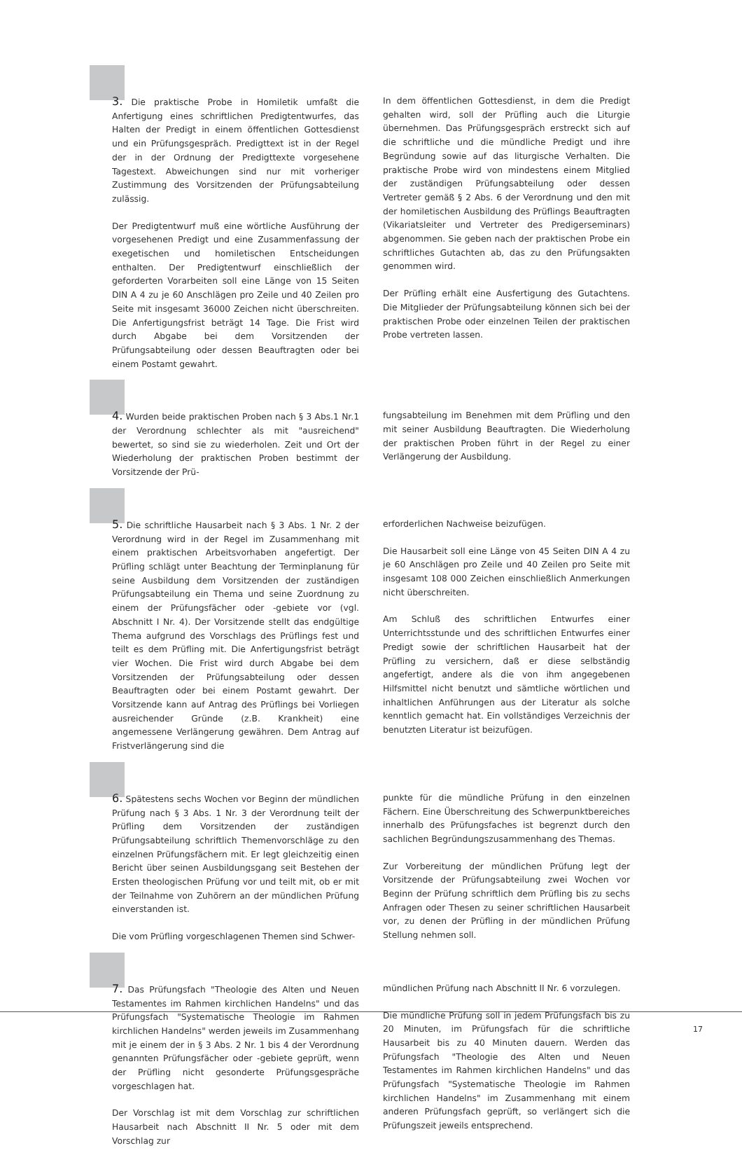3. Die praktische Probe in Homiletik umfaßt die Anfertigung eines schriftlichen Predigtentwurfes, das Halten der Predigt in einem öffentlichen Gottesdienst und ein Prüfungsgespräch. Predigttext ist in der Regel der in der Ordnung der Predigttexte vorgesehene Tagestext. Abweichungen sind nur mit vorheriger Zustimmung des Vorsitzenden der Prüfungsabteilung zulässig.
Der Predigtentwurf muß eine wörtliche Ausführung der vorgesehenen Predigt und eine Zusammenfassung der exegetischen und homiletischen Entscheidungen enthalten. Der Predigtentwurf einschließlich der geforderten Vorarbeiten soll eine Länge von 15 Seiten DIN A 4 zu je 60 Anschlägen pro Zeile und 40 Zeilen pro Seite mit insgesamt 36000 Zeichen nicht überschreiten. Die Anfertigungsfrist beträgt 14 Tage. Die Frist wird durch Abgabe bei dem Vorsitzenden der Prüfungsabteilung oder dessen Beauftragten oder bei einem Postamt gewahrt.
In dem öffentlichen Gottesdienst, in dem die Predigt gehalten wird, soll der Prüfling auch die Liturgie übernehmen. Das Prüfungsgespräch erstreckt sich auf die schriftliche und die mündliche Predigt und ihre Begründung sowie auf das liturgische Verhalten. Die praktische Probe wird von mindestens einem Mitglied der zuständigen Prüfungsabteilung oder dessen Vertreter gemäß § 2 Abs. 6 der Verordnung und den mit der homiletischen Ausbildung des Prüflings Beauftragten (Vikariatsleiter und Vertreter des Predigerseminars) abgenommen. Sie geben nach der praktischen Probe ein schriftliches Gutachten ab, das zu den Prüfungsakten genommen wird.
Der Prüfling erhält eine Ausfertigung des Gutachtens. Die Mitglieder der Prüfungsabteilung können sich bei der praktischen Probe oder einzelnen Teilen der praktischen Probe vertreten lassen.
4. Wurden beide praktischen Proben nach § 3 Abs.1 Nr.1 der Verordnung schlechter als mit "ausreichend" bewertet, so sind sie zu wiederholen. Zeit und Ort der Wiederholung der praktischen Proben bestimmt der Vorsitzende der Prü-
fungsabteilung im Benehmen mit dem Prüfling und den mit seiner Ausbildung Beauftragten. Die Wiederholung der praktischen Proben führt in der Regel zu einer Verlängerung der Ausbildung.
5. Die schriftliche Hausarbeit nach § 3 Abs. 1 Nr. 2 der Verordnung wird in der Regel im Zusammenhang mit einem praktischen Arbeitsvorhaben angefertigt. Der Prüfling schlägt unter Beachtung der Terminplanung für seine Ausbildung dem Vorsitzenden der zuständigen Prüfungsabteilung ein Thema und seine Zuordnung zu einem der Prüfungsfächer oder -gebiete vor (vgl. Abschnitt I Nr. 4). Der Vorsitzende stellt das endgültige Thema aufgrund des Vorschlags des Prüflings fest und teilt es dem Prüfling mit. Die Anfertigungsfrist beträgt vier Wochen. Die Frist wird durch Abgabe bei dem Vorsitzenden der Prüfungsabteilung oder dessen Beauftragten oder bei einem Postamt gewahrt. Der Vorsitzende kann auf Antrag des Prüflings bei Vorliegen ausreichender Gründe (z.B. Krankheit) eine angemessene Verlängerung gewähren. Dem Antrag auf Fristverlängerung sind die
erforderlichen Nachweise beizufügen.
Die Hausarbeit soll eine Länge von 45 Seiten DIN A 4 zu je 60 Anschlägen pro Zeile und 40 Zeilen pro Seite mit insgesamt 108 000 Zeichen einschließlich Anmerkungen nicht überschreiten.
Am Schluß des schriftlichen Entwurfes einer Unterrichtsstunde und des schriftlichen Entwurfes einer Predigt sowie der schriftlichen Hausarbeit hat der Prüfling zu versichern, daß er diese selbständig angefertigt, andere als die von ihm angegebenen Hilfsmittel nicht benutzt und sämtliche wörtlichen und inhaltlichen Anführungen aus der Literatur als solche kenntlich gemacht hat. Ein vollständiges Verzeichnis der benutzten Literatur ist beizufügen.
6. Spätestens sechs Wochen vor Beginn der mündlichen Prüfung nach § 3 Abs. 1 Nr. 3 der Verordnung teilt der Prüfling dem Vorsitzenden der zuständigen Prüfungsabteilung schriftlich Themenvorschläge zu den einzelnen Prüfungsfächern mit. Er legt gleichzeitig einen Bericht über seinen Ausbildungsgang seit Bestehen der Ersten theologischen Prüfung vor und teilt mit, ob er mit der Teilnahme von Zuhörern an der mündlichen Prüfung einverstanden ist.
Die vom Prüfling vorgeschlagenen Themen sind Schwer-
punkte für die mündliche Prüfung in den einzelnen Fächern. Eine Überschreitung des Schwerpunktbereiches innerhalb des Prüfungsfaches ist begrenzt durch den sachlichen Begründungszusammenhang des Themas.
Zur Vorbereitung der mündlichen Prüfung legt der Vorsitzende der Prüfungsabteilung zwei Wochen vor Beginn der Prüfung schriftlich dem Prüfling bis zu sechs Anfragen oder Thesen zu seiner schriftlichen Hausarbeit vor, zu denen der Prüfling in der mündlichen Prüfung Stellung nehmen soll.
7. Das Prüfungsfach "Theologie des Alten und Neuen Testamentes im Rahmen kirchlichen Handelns" und das Prüfungsfach "Systematische Theologie im Rahmen kirchlichen Handelns" werden jeweils im Zusammenhang mit je einem der in § 3 Abs. 2 Nr. 1 bis 4 der Verordnung genannten Prüfungsfächer oder -gebiete geprüft, wenn der Prüfling nicht gesonderte Prüfungsgespräche vorgeschlagen hat.
Der Vorschlag ist mit dem Vorschlag zur schriftlichen Hausarbeit nach Abschnitt II Nr. 5 oder mit dem Vorschlag zur
mündlichen Prüfung nach Abschnitt II Nr. 6 vorzulegen.
Die mündliche Prüfung soll in jedem Prüfungsfach bis zu 20 Minuten, im Prüfungsfach für die schriftliche Hausarbeit bis zu 40 Minuten dauern. Werden das Prüfungsfach "Theologie des Alten und Neuen Testamentes im Rahmen kirchlichen Handelns" und das Prüfungsfach "Systematische Theologie im Rahmen kirchlichen Handelns" im Zusammenhang mit einem anderen Prüfungsfach geprüft, so verlängert sich die Prüfungszeit jeweils entsprechend.
17